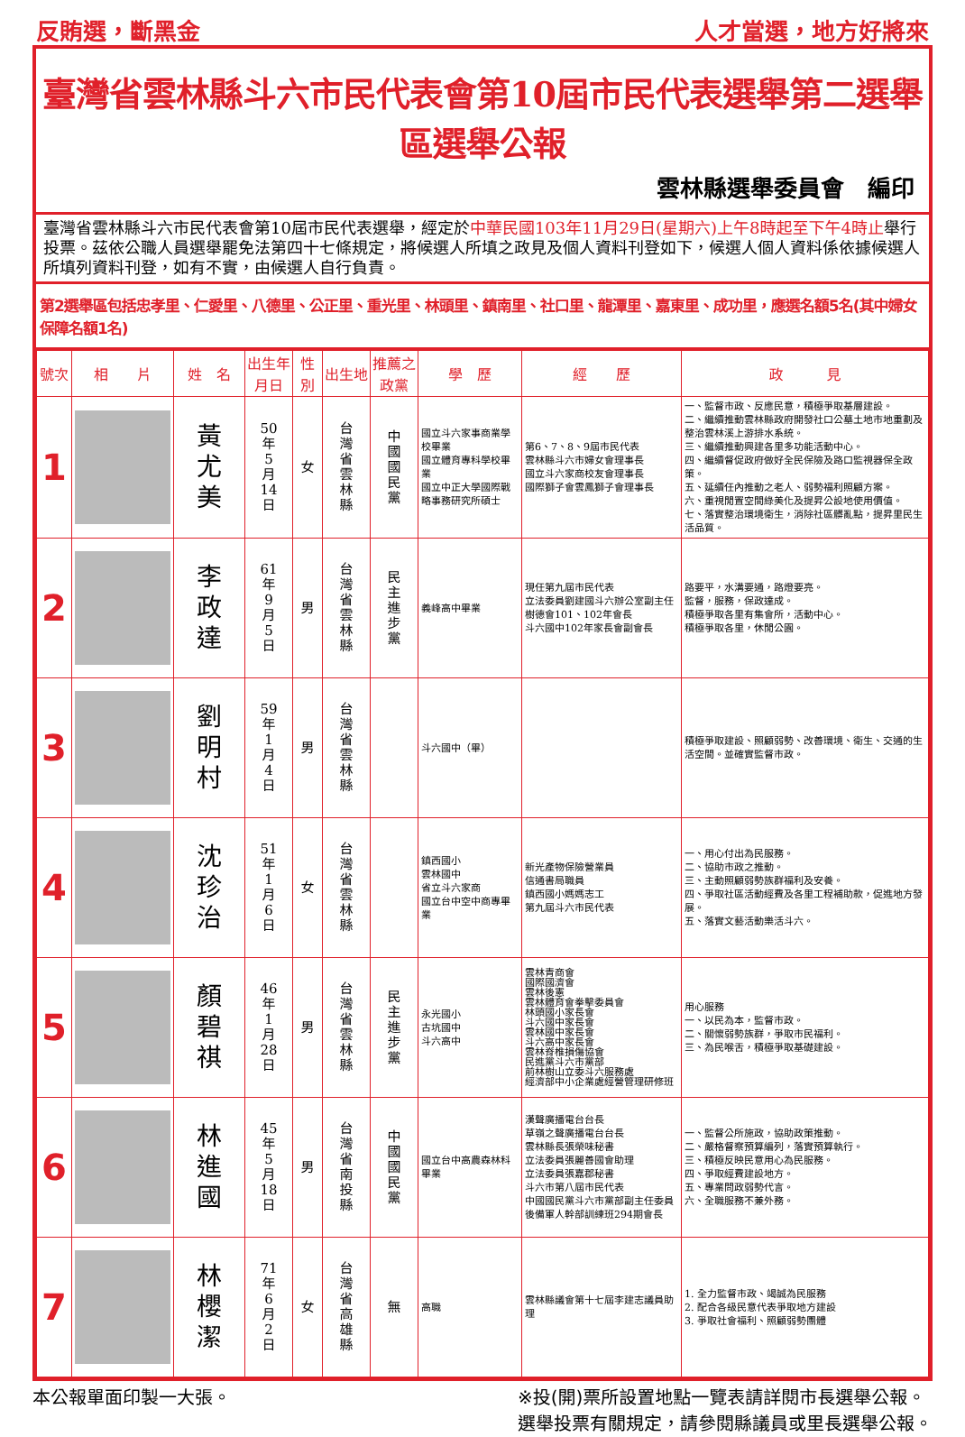反賄選，斷黑金 人才當選，地方好將來
臺灣省雲林縣斗六市民代表會第10屆市民代表選舉第二選舉區選舉公報
雲林縣選舉委員會　編印
臺灣省雲林縣斗六市民代表會第10屆市民代表選舉，經定於中華民國103年11月29日(星期六)上午8時起至下午4時止舉行投票。茲依公職人員選舉罷免法第四十七條規定，將候選人所填之政見及個人資料刊登如下，候選人個人資料係依據候選人所填列資料刊登，如有不實，由候選人自行負責。
第2選舉區包括忠孝里、仁愛里、八德里、公正里、重光里、林頭里、鎮南里、社口里、龍潭里、嘉東里、成功里，應選名額5名(其中婦女保障名額1名)
| 號次 | 相 片 | 姓 名 | 出生年月日 | 性別 | 出生地 | 推薦之政黨 | 學 歷 | 經 歷 | 政 見 |
| --- | --- | --- | --- | --- | --- | --- | --- | --- | --- |
| 1 | | 黃 尤 美 | 50 年 5 月 14 日 | 女 | 台 灣 省 雲 林 縣 | 中 國 國 民 黨 | 國立斗六家事商業學校畢業 國立體育專科學校畢業 國立中正大學國際戰略事務研究所碩士 | 第6、7、8、9屆市民代表 雲林縣斗六市婦女會理事長 國立斗六家商校友會理事長 國際獅子會雲鳳獅子會理事長 | 一、監督市政、反應民意，積極爭取基層建設。 二、繼續推動雲林縣政府開發社口公墓土地市地重劃及整治雲林溪上游排水系統。 三、繼續推動興建各里多功能活動中心。 四、繼續督促政府做好全民保險及路口監視器保全政策。 五、延續任內推動之老人、弱勢福利照顧方案。 六、重視閒置空間綠美化及提昇公設地使用價值。 七、落實整治環境衛生，消除社區髒亂點，提昇里民生活品質。 |
| 2 | | 李 政 達 | 61 年 9 月 5 日 | 男 | 台 灣 省 雲 林 縣 | 民 主 進 步 黨 | 義峰高中畢業 | 現任第九屆市民代表 立法委員劉建國斗六辦公室副主任 樹德會101、102年會長 斗六國中102年家長會副會長 | 路要平，水溝要通，路燈要亮。 監督，服務，保政達成。 積極爭取各里有集會所，活動中心。 積極爭取各里，休閒公園。 |
| 3 | | 劉 明 村 | 59 年 1 月 4 日 | 男 | 台 灣 省 雲 林 縣 | | 斗六國中（畢） | | 積極爭取建設、照顧弱勢、改善環境、衛生、交通的生活空間。並確實監督市政。 |
| 4 | | 沈 珍 治 | 51 年 1 月 6 日 | 女 | 台 灣 省 雲 林 縣 | | 鎮西國小 雲林國中 省立斗六家商 國立台中空中商專畢業 | 新光產物保險營業員 信通書局職員 鎮西國小媽媽志工 第九屆斗六市民代表 | 一、用心付出為民服務。 二、協助市政之推動。 三、主動照顧弱勢族群福利及安養。 四、爭取社區活動經費及各里工程補助款，促進地方發展。 五、落實文藝活動樂活斗六。 |
| 5 | | 顏 碧 祺 | 46 年 1 月 28 日 | 男 | 台 灣 省 雲 林 縣 | 民 主 進 步 黨 | 永光國小 古坑國中 斗六高中 | 雲林青商會 國際國濟會 雲林後憲 雲林體育會拳擊委員會 林頭國小家長會 斗六國中家長會 雲林國中家長會 斗六高中家長會 雲林脊椎損傷協會 民進黨斗六市黨部 前林樹山立委斗六服務處 經濟部中小企業處經營管理研修班 | 用心服務 一、以民為本，監督市政。 二、關懷弱勢族群，爭取市民福利。 三、為民喉舌，積極爭取基礎建設。 |
| 6 | | 林 進 國 | 45 年 5 月 18 日 | 男 | 台 灣 省 南 投 縣 | 中 國 國 民 黨 | 國立台中高農森林科畢業 | 漢聲廣播電台台長 草嶺之聲廣播電台台長 雲林縣長張榮味秘書 立法委員張麗善國會助理 立法委員張嘉郡秘書 斗六市第八屆市民代表 中國國民黨斗六市黨部副主任委員 後備軍人幹部訓練班294期會長 | 一、監督公所施政，協助政策推動。 二、嚴格督察預算編列，落實預算執行。 三、積極反映民意用心為民服務。 四、爭取經費建設地方。 五、專業問政弱勢代言。 六、全職服務不兼外務。 |
| 7 | | 林 櫻 潔 | 71 年 6 月 2 日 | 女 | 台 灣 省 高 雄 縣 | 無 | 高職 | 雲林縣議會第十七屆李建志議員助理 | 1. 全力監督市政、竭誠為民服務 2. 配合各級民意代表爭取地方建設 3. 爭取社會福利、照顧弱勢團體 |
本公報單面印製一大張。 ※投(開)票所設置地點一覽表請詳閱市長選舉公報。
選舉投票有關規定，請參閱縣議員或里長選舉公報。